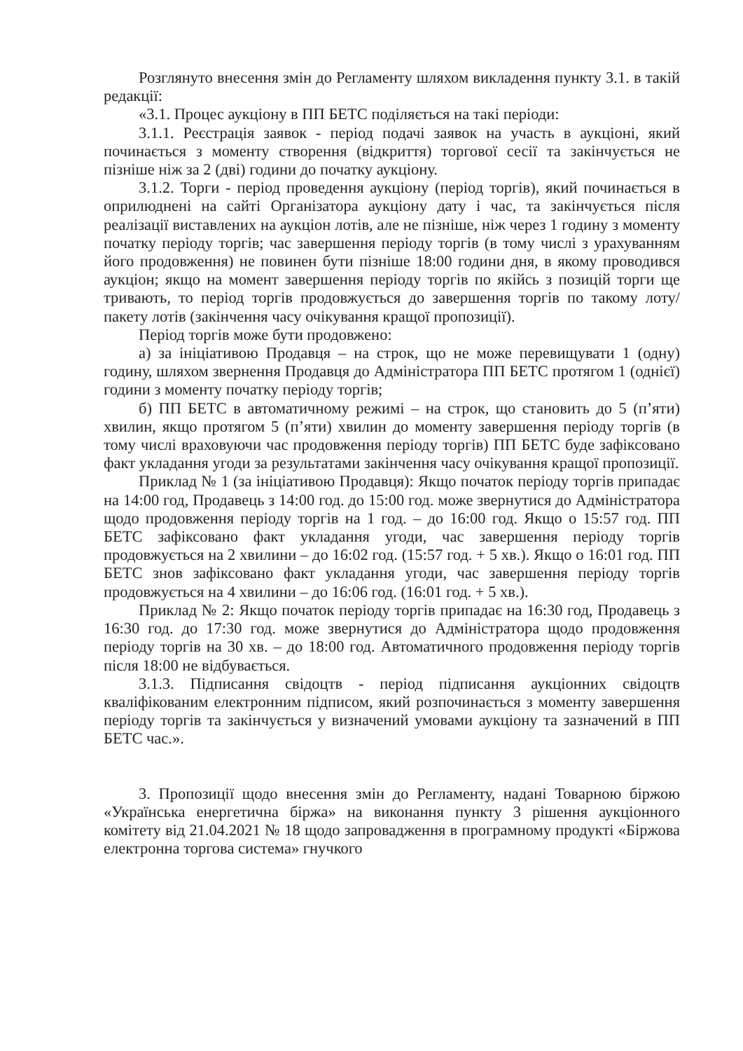Розглянуто внесення змін до Регламенту шляхом викладення пункту 3.1. в такій редакції:
«3.1. Процес аукціону в ПП БЕТС поділяється на такі періоди:
3.1.1. Реєстрація заявок - період подачі заявок на участь в аукціоні, який починається з моменту створення (відкриття) торгової сесії та закінчується не пізніше ніж за 2 (дві) години до початку аукціону.
3.1.2. Торги - період проведення аукціону (період торгів), який починається в оприлюднені на сайті Організатора аукціону дату і час, та закінчується після реалізації виставлених на аукціон лотів, але не пізніше, ніж через 1 годину з моменту початку періоду торгів; час завершення періоду торгів (в тому числі з урахуванням його продовження) не повинен бути пізніше 18:00 години дня, в якому проводився аукціон; якщо на момент завершення періоду торгів по якійсь з позицій торги ще тривають, то період торгів продовжується до завершення торгів по такому лоту/пакету лотів (закінчення часу очікування кращої пропозиції).
Період торгів може бути продовжено:
а) за ініціативою Продавця – на строк, що не може перевищувати 1 (одну) годину, шляхом звернення Продавця до Адміністратора ПП БЕТС протягом 1 (однієї) години з моменту початку періоду торгів;
б) ПП БЕТС в автоматичному режимі – на строк, що становить до 5 (п’яти) хвилин, якщо протягом 5 (п’яти) хвилин до моменту завершення періоду торгів (в тому числі враховуючи час продовження періоду торгів) ПП БЕТС буде зафіксовано факт укладання угоди за результатами закінчення часу очікування кращої пропозиції.
Приклад № 1 (за ініціативою Продавця): Якщо початок періоду торгів припадає на 14:00 год, Продавець з 14:00 год. до 15:00 год. може звернутися до Адміністратора щодо продовження періоду торгів на 1 год. – до 16:00 год. Якщо о 15:57 год. ПП БЕТС зафіксовано факт укладання угоди, час завершення періоду торгів продовжується на 2 хвилини – до 16:02 год. (15:57 год. + 5 хв.). Якщо о 16:01 год. ПП БЕТС знов зафіксовано факт укладання угоди, час завершення періоду торгів продовжується на 4 хвилини – до 16:06 год. (16:01 год. + 5 хв.).
Приклад № 2: Якщо початок періоду торгів припадає на 16:30 год, Продавець з 16:30 год. до 17:30 год. може звернутися до Адміністратора щодо продовження періоду торгів на 30 хв. – до 18:00 год. Автоматичного продовження періоду торгів після 18:00 не відбувається.
3.1.3. Підписання свідоцтв - період підписання аукціонних свідоцтв кваліфікованим електронним підписом, який розпочинається з моменту завершення періоду торгів та закінчується у визначений умовами аукціону та зазначений в ПП БЕТС час.».
3. Пропозиції щодо внесення змін до Регламенту, надані Товарною біржою «Українська енергетична біржа» на виконання пункту 3 рішення аукціонного комітету від 21.04.2021 № 18 щодо запровадження в програмному продукті «Біржова електронна торгова система» гнучкого